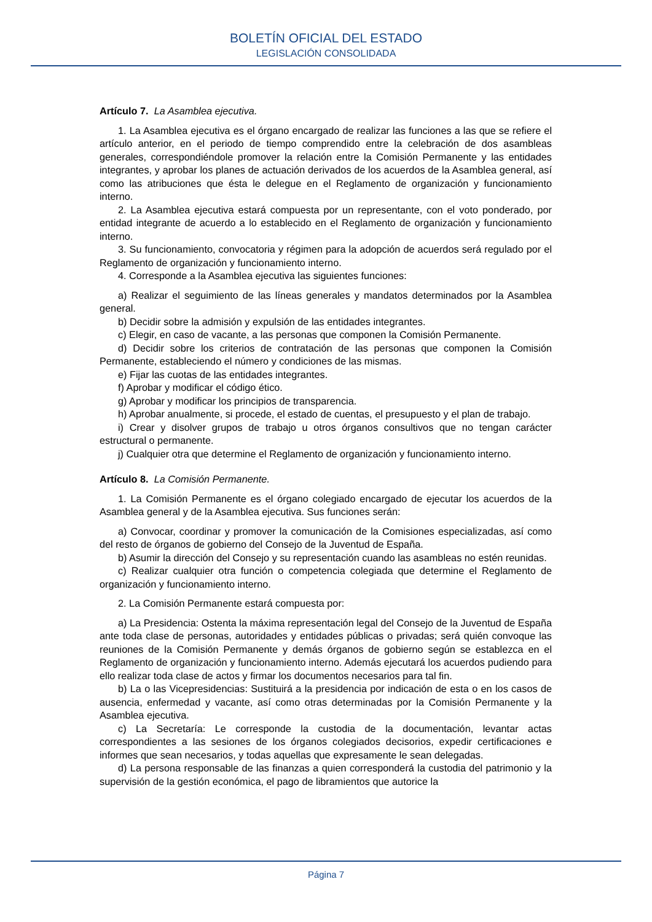BOLETÍN OFICIAL DEL ESTADO
LEGISLACIÓN CONSOLIDADA
Artículo 7. La Asamblea ejecutiva.
1. La Asamblea ejecutiva es el órgano encargado de realizar las funciones a las que se refiere el artículo anterior, en el periodo de tiempo comprendido entre la celebración de dos asambleas generales, correspondiéndole promover la relación entre la Comisión Permanente y las entidades integrantes, y aprobar los planes de actuación derivados de los acuerdos de la Asamblea general, así como las atribuciones que ésta le delegue en el Reglamento de organización y funcionamiento interno.
2. La Asamblea ejecutiva estará compuesta por un representante, con el voto ponderado, por entidad integrante de acuerdo a lo establecido en el Reglamento de organización y funcionamiento interno.
3. Su funcionamiento, convocatoria y régimen para la adopción de acuerdos será regulado por el Reglamento de organización y funcionamiento interno.
4. Corresponde a la Asamblea ejecutiva las siguientes funciones:
a) Realizar el seguimiento de las líneas generales y mandatos determinados por la Asamblea general.
b) Decidir sobre la admisión y expulsión de las entidades integrantes.
c) Elegir, en caso de vacante, a las personas que componen la Comisión Permanente.
d) Decidir sobre los criterios de contratación de las personas que componen la Comisión Permanente, estableciendo el número y condiciones de las mismas.
e) Fijar las cuotas de las entidades integrantes.
f) Aprobar y modificar el código ético.
g) Aprobar y modificar los principios de transparencia.
h) Aprobar anualmente, si procede, el estado de cuentas, el presupuesto y el plan de trabajo.
i) Crear y disolver grupos de trabajo u otros órganos consultivos que no tengan carácter estructural o permanente.
j) Cualquier otra que determine el Reglamento de organización y funcionamiento interno.
Artículo 8. La Comisión Permanente.
1. La Comisión Permanente es el órgano colegiado encargado de ejecutar los acuerdos de la Asamblea general y de la Asamblea ejecutiva. Sus funciones serán:
a) Convocar, coordinar y promover la comunicación de la Comisiones especializadas, así como del resto de órganos de gobierno del Consejo de la Juventud de España.
b) Asumir la dirección del Consejo y su representación cuando las asambleas no estén reunidas.
c) Realizar cualquier otra función o competencia colegiada que determine el Reglamento de organización y funcionamiento interno.
2. La Comisión Permanente estará compuesta por:
a) La Presidencia: Ostenta la máxima representación legal del Consejo de la Juventud de España ante toda clase de personas, autoridades y entidades públicas o privadas; será quién convoque las reuniones de la Comisión Permanente y demás órganos de gobierno según se establezca en el Reglamento de organización y funcionamiento interno. Además ejecutará los acuerdos pudiendo para ello realizar toda clase de actos y firmar los documentos necesarios para tal fin.
b) La o las Vicepresidencias: Sustituirá a la presidencia por indicación de esta o en los casos de ausencia, enfermedad y vacante, así como otras determinadas por la Comisión Permanente y la Asamblea ejecutiva.
c) La Secretaría: Le corresponde la custodia de la documentación, levantar actas correspondientes a las sesiones de los órganos colegiados decisorios, expedir certificaciones e informes que sean necesarios, y todas aquellas que expresamente le sean delegadas.
d) La persona responsable de las finanzas a quien corresponderá la custodia del patrimonio y la supervisión de la gestión económica, el pago de libramientos que autorice la
Página 7